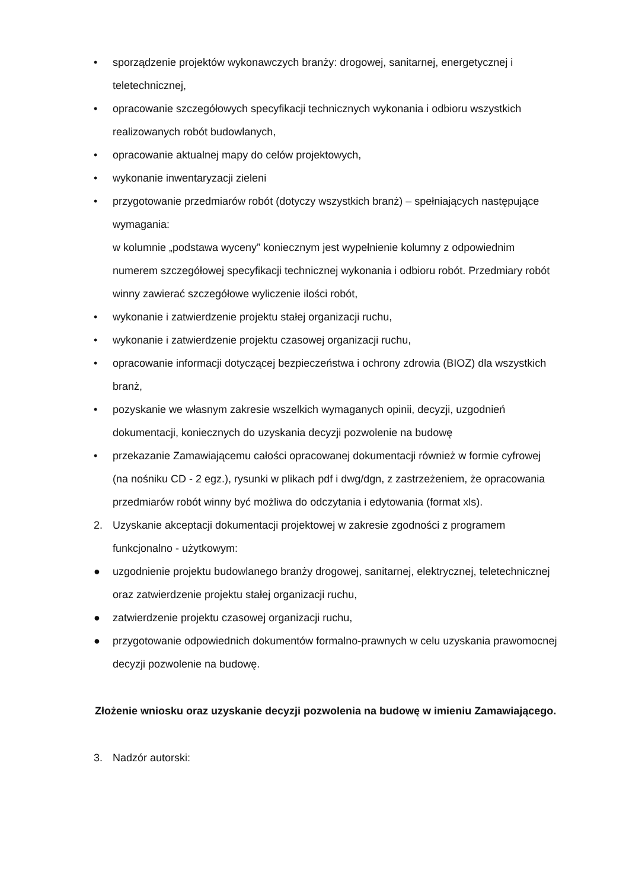• sporządzenie projektów wykonawczych branży: drogowej, sanitarnej, energetycznej i teletechnicznej,
• opracowanie szczegółowych specyfikacji technicznych wykonania i odbioru wszystkich realizowanych robót budowlanych,
• opracowanie aktualnej mapy do celów projektowych,
• wykonanie inwentaryzacji zieleni
• przygotowanie przedmiarów robót (dotyczy wszystkich branż) – spełniających następujące wymagania:
w kolumnie „podstawa wyceny” koniecznym jest wypełnienie kolumny z odpowiednim numerem szczegółowej specyfikacji technicznej wykonania i odbioru robót. Przedmiary robót winny zawierać szczegółowe wyliczenie ilości robót,
• wykonanie i zatwierdzenie projektu stałej organizacji ruchu,
• wykonanie i zatwierdzenie projektu czasowej organizacji ruchu,
• opracowanie informacji dotyczącej bezpieczeństwa i ochrony zdrowia (BIOZ) dla wszystkich branż,
• pozyskanie we własnym zakresie wszelkich wymaganych opinii, decyzji, uzgodnień dokumentacji, koniecznych do uzyskania decyzji pozwolenie na budowę
• przekazanie Zamawiającemu całości opracowanej dokumentacji również w formie cyfrowej (na nośniku CD - 2 egz.), rysunki w plikach pdf i dwg/dgn, z zastrzeżeniem, że opracowania przedmiarów robót winny być możliwa do odczytania i edytowania (format xls).
2. Uzyskanie akceptacji dokumentacji projektowej w zakresie zgodności z programem funkcjonalno - użytkowym:
● uzgodnienie projektu budowlanego branży drogowej, sanitarnej, elektrycznej, teletechnicznej oraz zatwierdzenie projektu stałej organizacji ruchu,
● zatwierdzenie projektu czasowej organizacji ruchu,
● przygotowanie odpowiednich dokumentów formalno-prawnych w celu uzyskania prawomocnej decyzji pozwolenie na budowę.
Złożenie wniosku oraz uzyskanie decyzji pozwolenia na budowę w imieniu Zamawiającego.
3. Nadzór autorski: